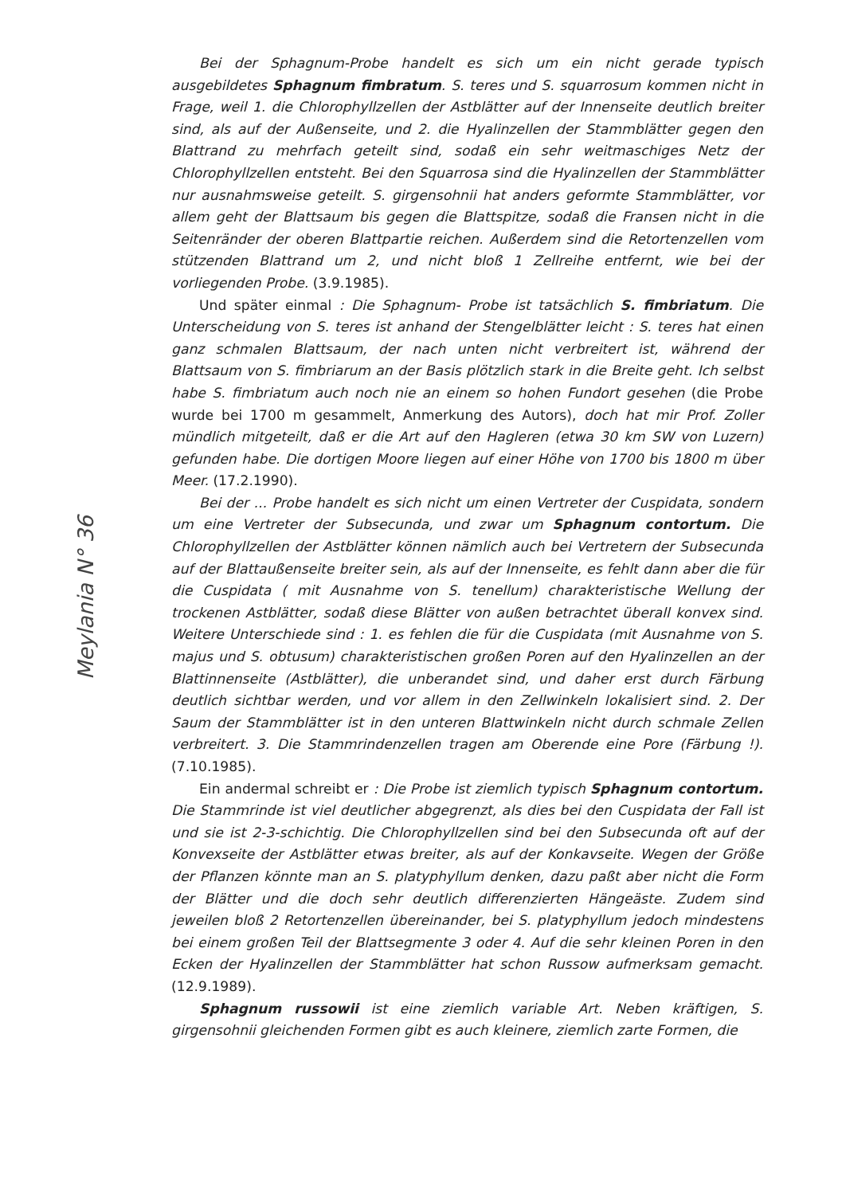Meylania N° 36
Bei der Sphagnum-Probe handelt es sich um ein nicht gerade typisch ausgebildetes Sphagnum fimbratum. S. teres und S. squarrosum kommen nicht in Frage, weil 1. die Chlorophyllzellen der Astblätter auf der Innenseite deutlich breiter sind, als auf der Außenseite, und 2. die Hyalinzellen der Stammblätter gegen den Blattrand zu mehrfach geteilt sind, sodaß ein sehr weitmaschiges Netz der Chlorophyllzellen entsteht. Bei den Squarrosa sind die Hyalinzellen der Stammblätter nur ausnahmsweise geteilt. S. girgensohnii hat anders geformte Stammblätter, vor allem geht der Blattsaum bis gegen die Blattspitze, sodaß die Fransen nicht in die Seitenränder der oberen Blattpartie reichen. Außerdem sind die Retortenzellen vom stützenden Blattrand um 2, und nicht bloß 1 Zellreihe entfernt, wie bei der vorliegenden Probe. (3.9.1985).
Und später einmal : Die Sphagnum- Probe ist tatsächlich S. fimbriatum. Die Unterscheidung von S. teres ist anhand der Stengelblätter leicht : S. teres hat einen ganz schmalen Blattsaum, der nach unten nicht verbreitert ist, während der Blattsaum von S. fimbriarum an der Basis plötzlich stark in die Breite geht. Ich selbst habe S. fimbriatum auch noch nie an einem so hohen Fundort gesehen (die Probe wurde bei 1700 m gesammelt, Anmerkung des Autors), doch hat mir Prof. Zoller mündlich mitgeteilt, daß er die Art auf den Hagleren (etwa 30 km SW von Luzern) gefunden habe. Die dortigen Moore liegen auf einer Höhe von 1700 bis 1800 m über Meer. (17.2.1990).
Bei der ... Probe handelt es sich nicht um einen Vertreter der Cuspidata, sondern um eine Vertreter der Subsecunda, und zwar um Sphagnum contortum. Die Chlorophyllzellen der Astblätter können nämlich auch bei Vertretern der Subsecunda auf der Blattaußenseite breiter sein, als auf der Innenseite, es fehlt dann aber die für die Cuspidata ( mit Ausnahme von S. tenellum) charakteristische Wellung der trockenen Astblätter, sodaß diese Blätter von außen betrachtet überall konvex sind. Weitere Unterschiede sind : 1. es fehlen die für die Cuspidata (mit Ausnahme von S. majus und S. obtusum) charakteristischen großen Poren auf den Hyalinzellen an der Blattinnenseite (Astblätter), die unberandet sind, und daher erst durch Färbung deutlich sichtbar werden, und vor allem in den Zellwinkeln lokalisiert sind. 2. Der Saum der Stammblätter ist in den unteren Blattwinkeln nicht durch schmale Zellen verbreitert. 3. Die Stammrindenzellen tragen am Oberende eine Pore (Färbung !). (7.10.1985).
Ein andermal schreibt er : Die Probe ist ziemlich typisch Sphagnum contortum. Die Stammrinde ist viel deutlicher abgegrenzt, als dies bei den Cuspidata der Fall ist und sie ist 2-3-schichtig. Die Chlorophyllzellen sind bei den Subsecunda oft auf der Konvexseite der Astblätter etwas breiter, als auf der Konkavseite. Wegen der Größe der Pflanzen könnte man an S. platyphyllum denken, dazu paßt aber nicht die Form der Blätter und die doch sehr deutlich differenzierten Hängeäste. Zudem sind jeweilen bloß 2 Retortenzellen übereinander, bei S. platyphyllum jedoch mindestens bei einem großen Teil der Blattsegmente 3 oder 4. Auf die sehr kleinen Poren in den Ecken der Hyalinzellen der Stammblätter hat schon Russow aufmerksam gemacht. (12.9.1989).
Sphagnum russowii ist eine ziemlich variable Art. Neben kräftigen, S. girgensohnii gleichenden Formen gibt es auch kleinere, ziemlich zarte Formen, die